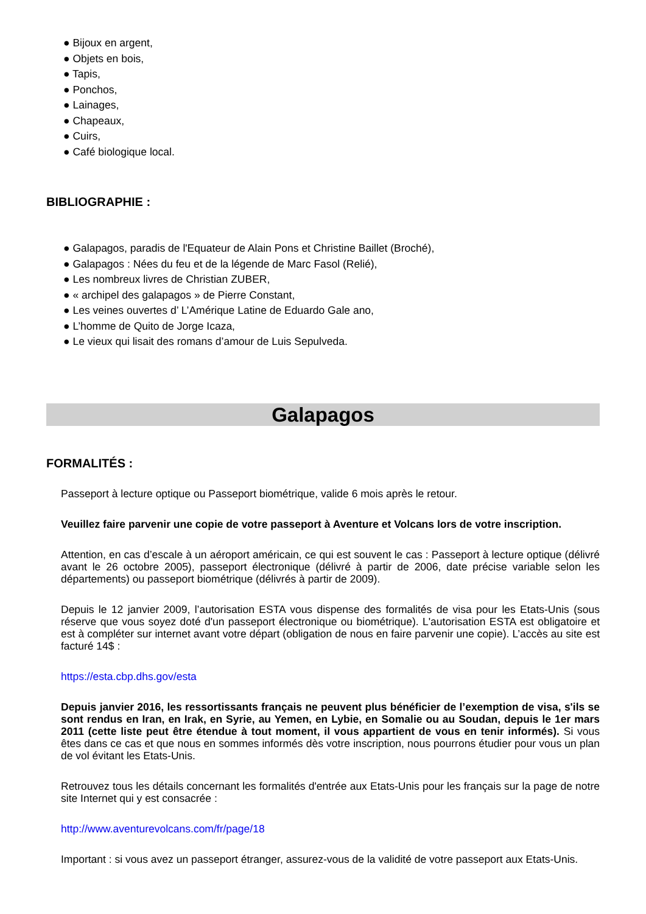● Bijoux en argent,
● Objets en bois,
● Tapis,
● Ponchos,
● Lainages,
● Chapeaux,
● Cuirs,
● Café biologique local.
BIBLIOGRAPHIE :
● Galapagos, paradis de l'Equateur de Alain Pons et Christine Baillet (Broché),
● Galapagos : Nées du feu et de la légende de Marc Fasol (Relié),
● Les nombreux livres de Christian ZUBER,
● « archipel des galapagos » de Pierre Constant,
● Les veines ouvertes d’ L’Amérique Latine de Eduardo Gale ano,
● L’homme de Quito de Jorge Icaza,
● Le vieux qui lisait des romans d’amour de Luis Sepulveda.
Galapagos
FORMALITÉS :
Passeport à lecture optique ou Passeport biométrique, valide 6 mois après le retour.
Veuillez faire parvenir une copie de votre passeport à Aventure et Volcans lors de votre inscription.
Attention, en cas d’escale à un aéroport américain, ce qui est souvent le cas : Passeport à lecture optique (délivré avant le 26 octobre 2005), passeport électronique (délivré à partir de 2006, date précise variable selon les départements) ou passeport biométrique (délivrés à partir de 2009).
Depuis le 12 janvier 2009, l’autorisation ESTA vous dispense des formalités de visa pour les Etats-Unis (sous réserve que vous soyez doté d'un passeport électronique ou biométrique). L'autorisation ESTA est obligatoire et est à compléter sur internet avant votre départ (obligation de nous en faire parvenir une copie). L’accès au site est facturé 14$ :
https://esta.cbp.dhs.gov/esta
Depuis janvier 2016, les ressortissants français ne peuvent plus bénéficier de l’exemption de visa, s'ils se sont rendus en Iran, en Irak, en Syrie, au Yemen, en Lybie, en Somalie ou au Soudan, depuis le 1er mars 2011 (cette liste peut être étendue à tout moment, il vous appartient de vous en tenir informés). Si vous êtes dans ce cas et que nous en sommes informés dès votre inscription, nous pourrons étudier pour vous un plan de vol évitant les Etats-Unis.
Retrouvez tous les détails concernant les formalités d'entrée aux Etats-Unis pour les français sur la page de notre site Internet qui y est consacrée :
http://www.aventurevolcans.com/fr/page/18
Important : si vous avez un passeport étranger, assurez-vous de la validité de votre passeport aux Etats-Unis.